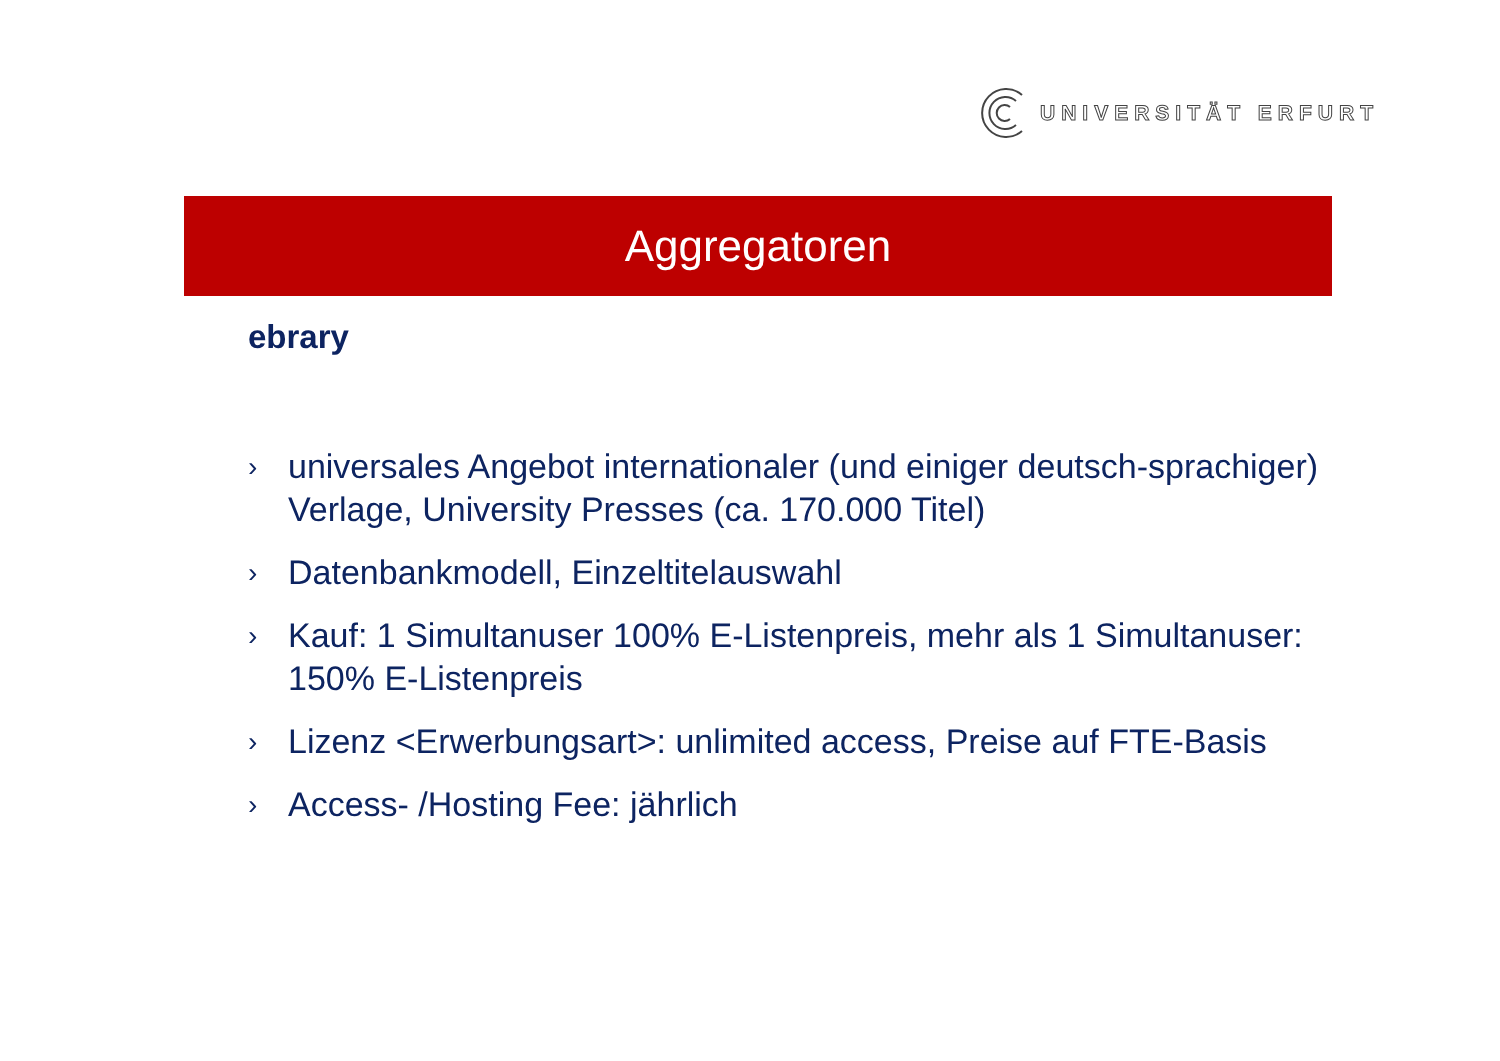UNIVERSITÄT ERFURT
Aggregatoren
ebrary
› universales Angebot internationaler (und einiger deutsch-sprachiger) Verlage, University Presses (ca. 170.000 Titel)
› Datenbankmodell, Einzeltitelauswahl
› Kauf: 1 Simultanuser 100% E-Listenpreis, mehr als 1 Simultanuser: 150% E-Listenpreis
› Lizenz <Erwerbungsart>: unlimited access, Preise auf FTE-Basis
› Access- /Hosting Fee: jährlich